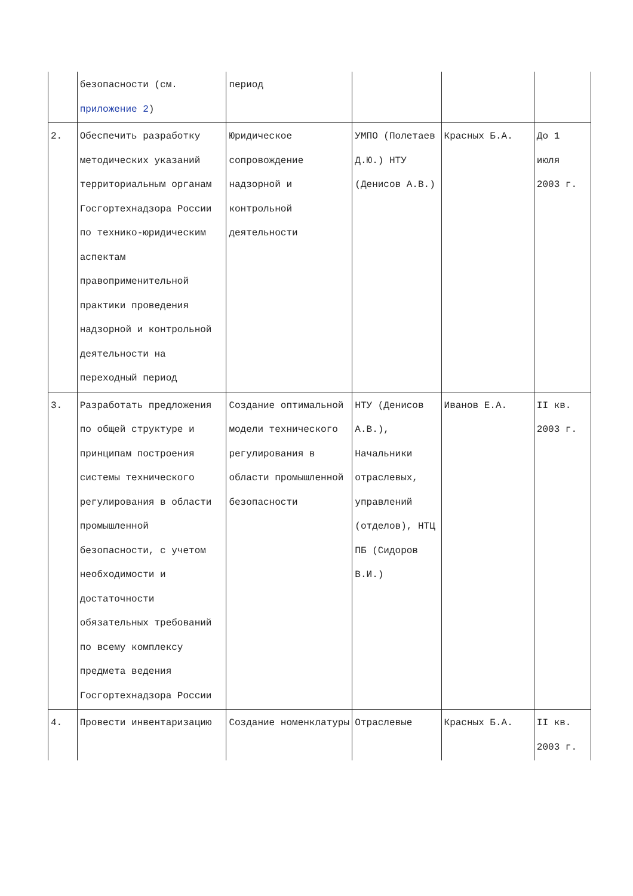| | безопасности (см. приложение 2 ) | период | | | |
| 2. | Обеспечить разработку методических указаний территориальным органам Госгортехнадзора России по технико-юридическим аспектам правоприменительной практики проведения надзорной и контрольной деятельности на переходный период | Юридическое сопровождение надзорной и контрольной деятельности | УМПО (Полетаев Д.Ю.) НТУ (Денисов А.В.) | Красных Б.А. | До 1 июля 2003 г. |
| 3. | Разработать предложения по общей структуре и принципам построения системы технического регулирования в области промышленной безопасности, с учетом необходимости и достаточности обязательных требований по всему комплексу предмета ведения Госгортехнадзора России | Создание оптимальной модели технического регулирования в области промышленной безопасности | НТУ (Денисов А.В.), Начальники отраслевых, управлений (отделов), НТЦ ПБ (Сидоров В.И.) | Иванов Е.А. | II кв. 2003 г. |
| 4. | Провести инвентаризацию | Создание номенклатуры | Отраслевые | Красных Б.А. | II кв. 2003 г. |